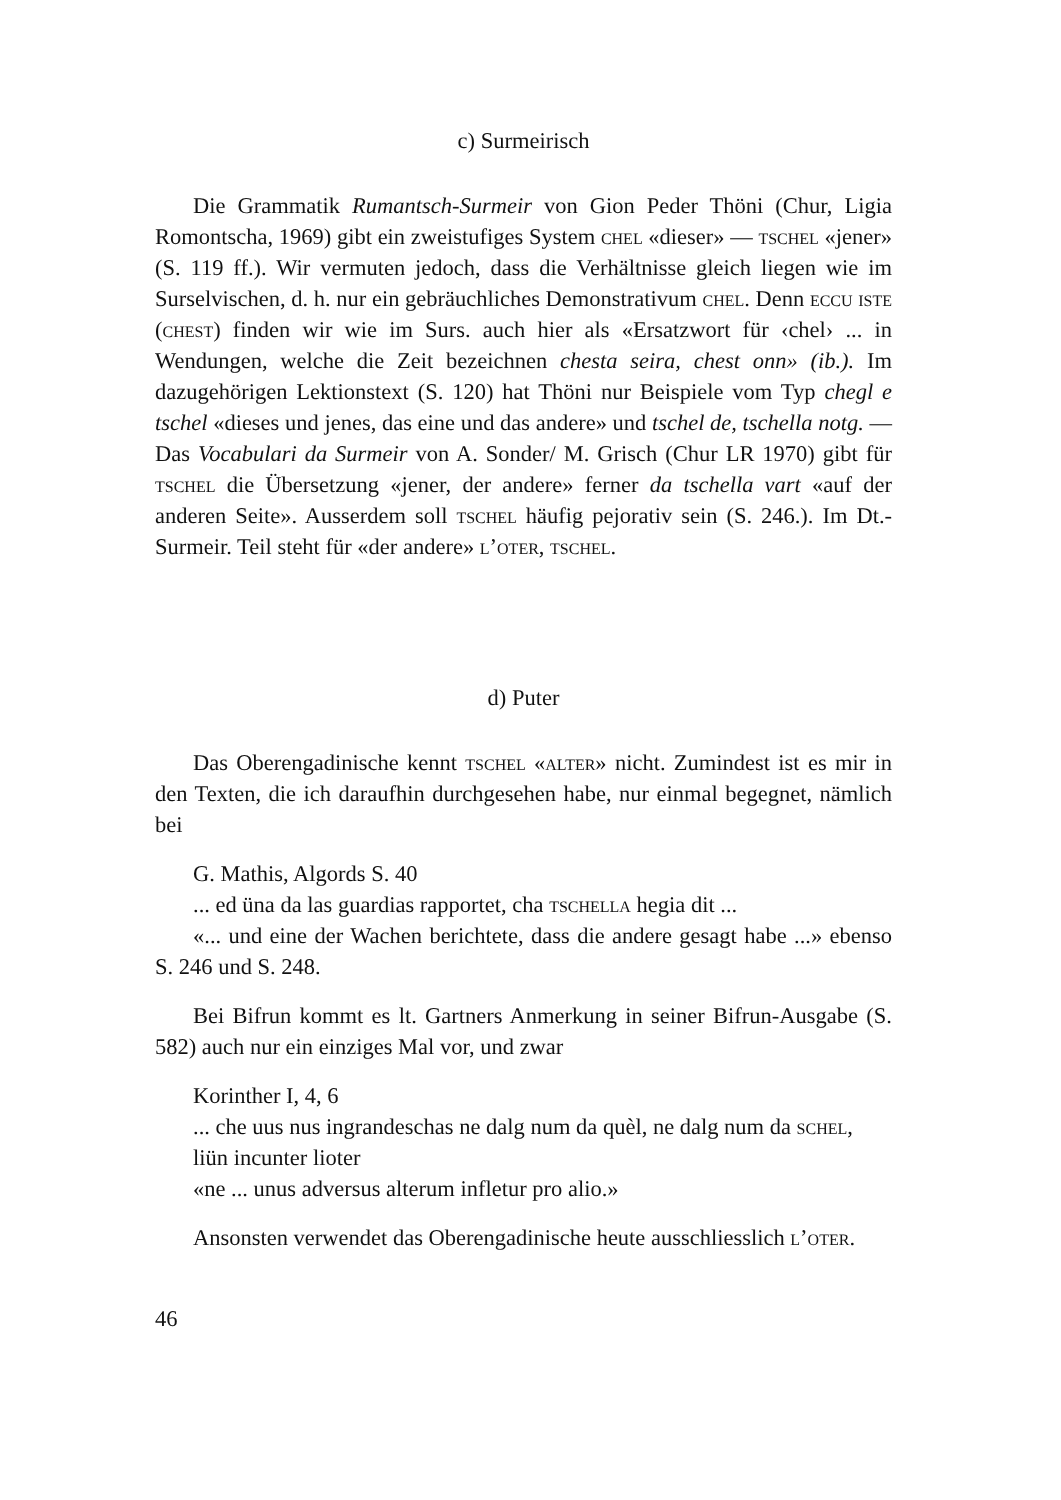c) Surmeirisch
Die Grammatik Rumantsch-Surmeir von Gion Peder Thöni (Chur, Ligia Romontscha, 1969) gibt ein zweistufiges System chel «dieser» — tschel «jener» (S. 119 ff.). Wir vermuten jedoch, dass die Verhältnisse gleich liegen wie im Surselvischen, d. h. nur ein gebräuchliches Demonstrativum chel. Denn eccu iste (chest) finden wir wie im Surs. auch hier als «Ersatzwort für ‹chel› ... in Wendungen, welche die Zeit bezeichnen chesta seira, chest onn» (ib.). Im dazugehörigen Lektionstext (S. 120) hat Thöni nur Beispiele vom Typ chegl e tschel «dieses und jenes, das eine und das andere» und tschel de, tschella notg. — Das Vocabulari da Surmeir von A. Sonder/ M. Grisch (Chur LR 1970) gibt für tschel die Übersetzung «jener, der andere» ferner da tschella vart «auf der anderen Seite». Ausserdem soll tschel häufig pejorativ sein (S. 246.). Im Dt.-Surmeir. Teil steht für «der andere» l’oter, tschel.
d) Puter
Das Oberengadinische kennt tschel «alter» nicht. Zumindest ist es mir in den Texten, die ich daraufhin durchgesehen habe, nur einmal begegnet, nämlich bei
G. Mathis, Algords S. 40
... ed üna da las guardias rapportet, cha tschella hegia dit ...
«... und eine der Wachen berichtete, dass die andere gesagt habe ...» ebenso S. 246 und S. 248.
Bei Bifrun kommt es lt. Gartners Anmerkung in seiner Bifrun-Ausgabe (S. 582) auch nur ein einziges Mal vor, und zwar
Korinther I, 4, 6
... che uus nus ingrandeschas ne dalg num da quèl, ne dalg num da schel, liün incunter lioter
«ne ... unus adversus alterum infletur pro alio.»
Ansonsten verwendet das Oberengadinische heute ausschliesslich l’oter.
46